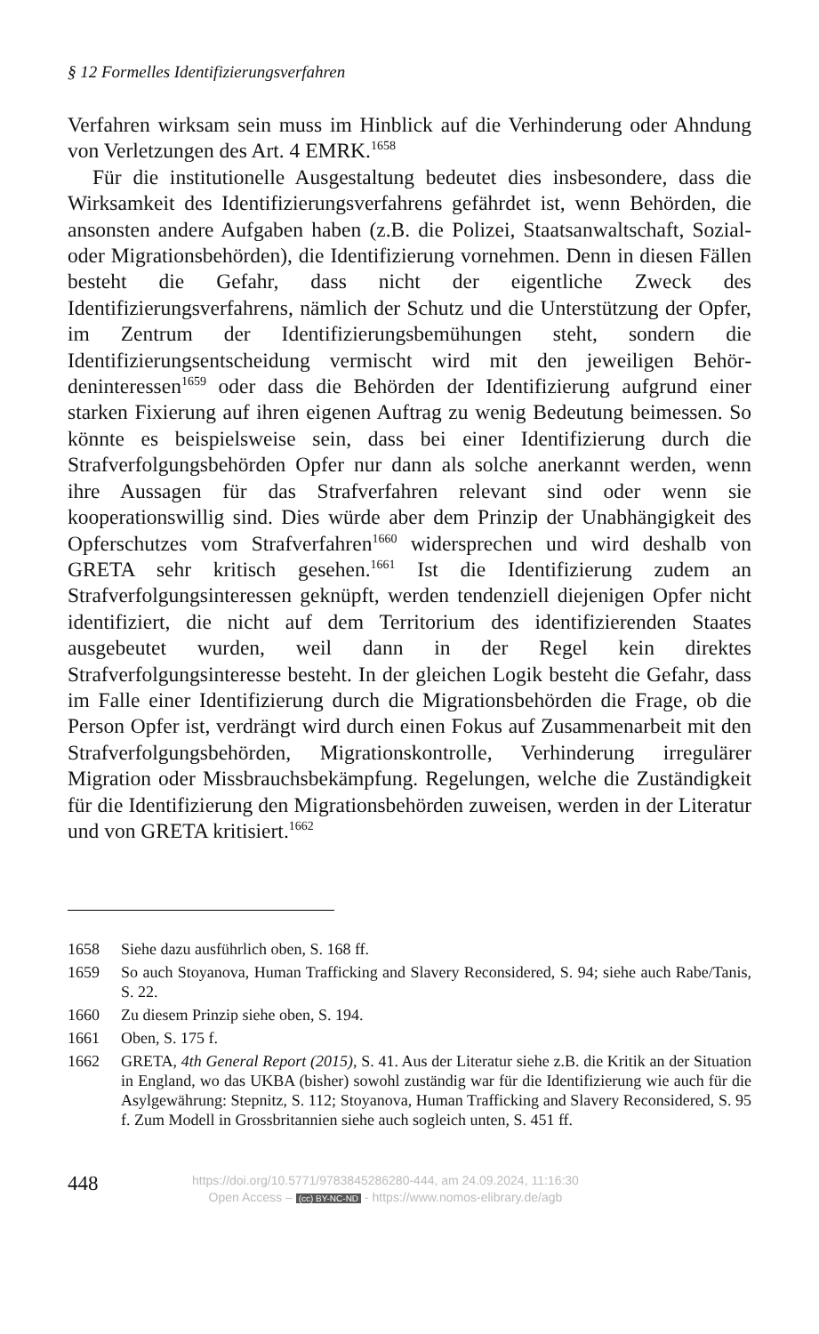§ 12 Formelles Identifizierungsverfahren
Verfahren wirksam sein muss im Hinblick auf die Verhinderung oder Ahn­dung von Verletzungen des Art. 4 EMRK.<sup>1658</sup>
Für die institutionelle Ausgestaltung bedeutet dies insbesondere, dass die Wirksamkeit des Identifizierungsverfahrens gefährdet ist, wenn Behör­den, die ansonsten andere Aufgaben haben (z.B. die Polizei, Staatsanwalt­schaft, Sozial- oder Migrationsbehörden), die Identifizierung vornehmen. Denn in diesen Fällen besteht die Gefahr, dass nicht der eigentliche Zweck des Identifizierungsverfahrens, nämlich der Schutz und die Unterstützung der Opfer, im Zentrum der Identifizierungsbemühungen steht, sondern die Identifizierungsentscheidung vermischt wird mit den jeweiligen Behör­deninteressen<sup>1659</sup> oder dass die Behörden der Identifizierung aufgrund einer starken Fixierung auf ihren eigenen Auftrag zu wenig Bedeutung beimessen. So könnte es beispielsweise sein, dass bei einer Identifizierung durch die Strafverfolgungsbehörden Opfer nur dann als solche anerkannt werden, wenn ihre Aussagen für das Strafverfahren relevant sind oder wenn sie kooperationswillig sind. Dies würde aber dem Prinzip der Unab­hängigkeit des Opferschutzes vom Strafverfahren<sup>1660</sup> widersprechen und wird deshalb von GRETA sehr kritisch gesehen.<sup>1661</sup> Ist die Identifizierung zudem an Strafverfolgungsinteressen geknüpft, werden tendenziell dieje­nigen Opfer nicht identifiziert, die nicht auf dem Territorium des identifi­zierenden Staates ausgebeutet wurden, weil dann in der Regel kein direk­tes Strafverfolgungsinteresse besteht. In der gleichen Logik besteht die Gefahr, dass im Falle einer Identifizierung durch die Migrationsbehörden die Frage, ob die Person Opfer ist, verdrängt wird durch einen Fokus auf Zusammenarbeit mit den Strafverfolgungsbehörden, Migrationskontrolle, Verhinderung irregulärer Migration oder Missbrauchsbekämpfung. Rege­lungen, welche die Zuständigkeit für die Identifizierung den Migrationsbe­hörden zuweisen, werden in der Literatur und von GRETA kritisiert.<sup>1662</sup>
1658 Siehe dazu ausführlich oben, S. 168 ff.
1659 So auch Stoyanova, Human Trafficking and Slavery Reconsidered, S. 94; siehe auch Rabe/Tanis, S. 22.
1660 Zu diesem Prinzip siehe oben, S. 194.
1661 Oben, S. 175 f.
1662 GRETA, 4th General Report (2015), S. 41. Aus der Literatur siehe z.B. die Kri­tik an der Situation in England, wo das UKBA (bisher) sowohl zuständig war für die Identifizierung wie auch für die Asylgewährung: Stepnitz, S. 112; Stoya­nova, Human Trafficking and Slavery Reconsidered, S. 95 f. Zum Modell in Grossbritannien siehe auch sogleich unten, S. 451 ff.
448
https://doi.org/10.5771/9783845286280-444, am 24.09.2024, 11:16:30
Open Access – (cc) BY-NC-ND - https://www.nomos-elibrary.de/agb